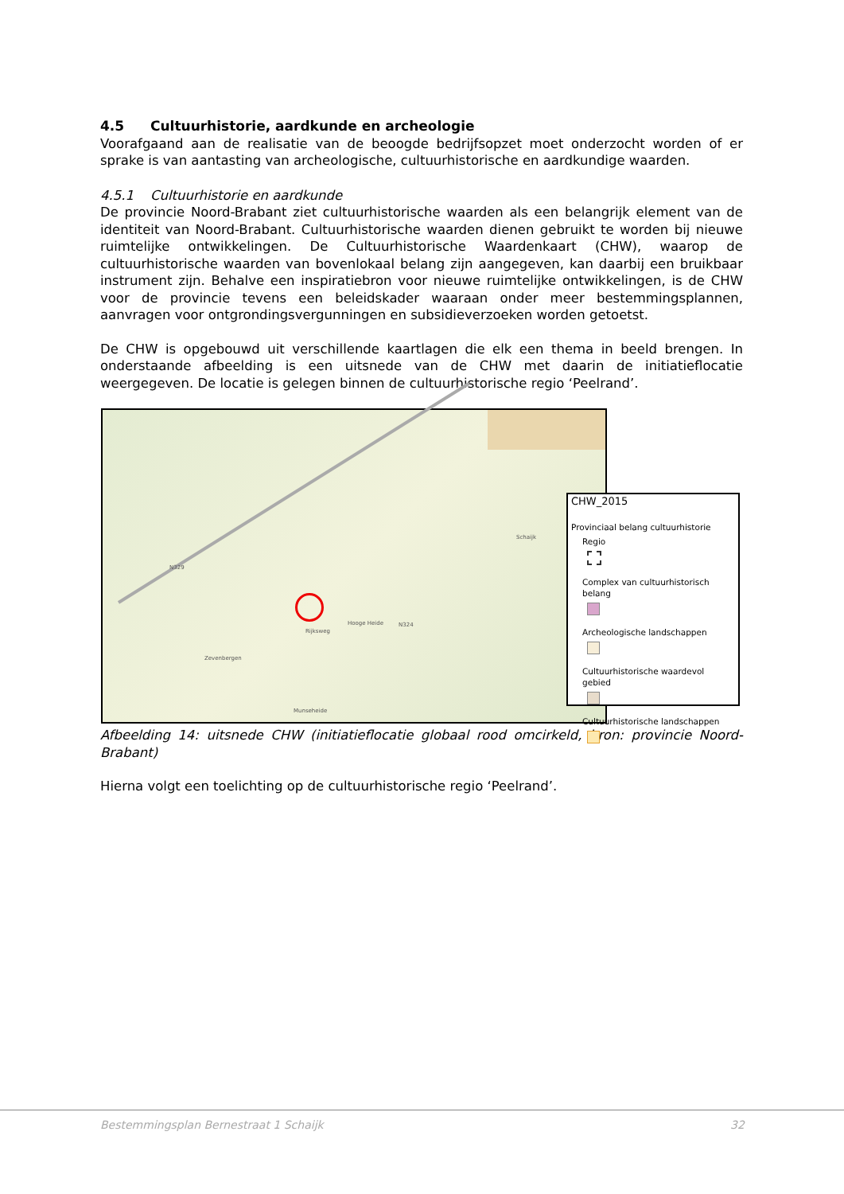4.5 Cultuurhistorie, aardkunde en archeologie
Voorafgaand aan de realisatie van de beoogde bedrijfsopzet moet onderzocht worden of er sprake is van aantasting van archeologische, cultuurhistorische en aardkundige waarden.
4.5.1 Cultuurhistorie en aardkunde
De provincie Noord-Brabant ziet cultuurhistorische waarden als een belangrijk element van de identiteit van Noord-Brabant. Cultuurhistorische waarden dienen gebruikt te worden bij nieuwe ruimtelijke ontwikkelingen. De Cultuurhistorische Waardenkaart (CHW), waarop de cultuurhistorische waarden van bovenlokaal belang zijn aangegeven, kan daarbij een bruikbaar instrument zijn. Behalve een inspiratiebron voor nieuwe ruimtelijke ontwikkelingen, is de CHW voor de provincie tevens een beleidskader waaraan onder meer bestemmingsplannen, aanvragen voor ontgrondingsvergunningen en subsidieverzoeken worden getoetst.
De CHW is opgebouwd uit verschillende kaartlagen die elk een thema in beeld brengen. In onderstaande afbeelding is een uitsnede van de CHW met daarin de initiatieflocatie weergegeven. De locatie is gelegen binnen de cultuurhistorische regio ‘Peelrand’.
N329
Schaijk
Rijksweg
Hooge Heide N324
Zevenbergen
Munseheide
CHW_2015
Provinciaal belang cultuurhistorie
Regio
Complex van cultuurhistorisch belang
Archeologische landschappen
Cultuurhistorische waardevol gebied
Cultuurhistorische landschappen
Afbeelding 14: uitsnede CHW (initiatieflocatie globaal rood omcirkeld, bron: provincie Noord-Brabant)
Hierna volgt een toelichting op de cultuurhistorische regio ‘Peelrand’.
Bestemmingsplan Bernestraat 1 Schaijk
32